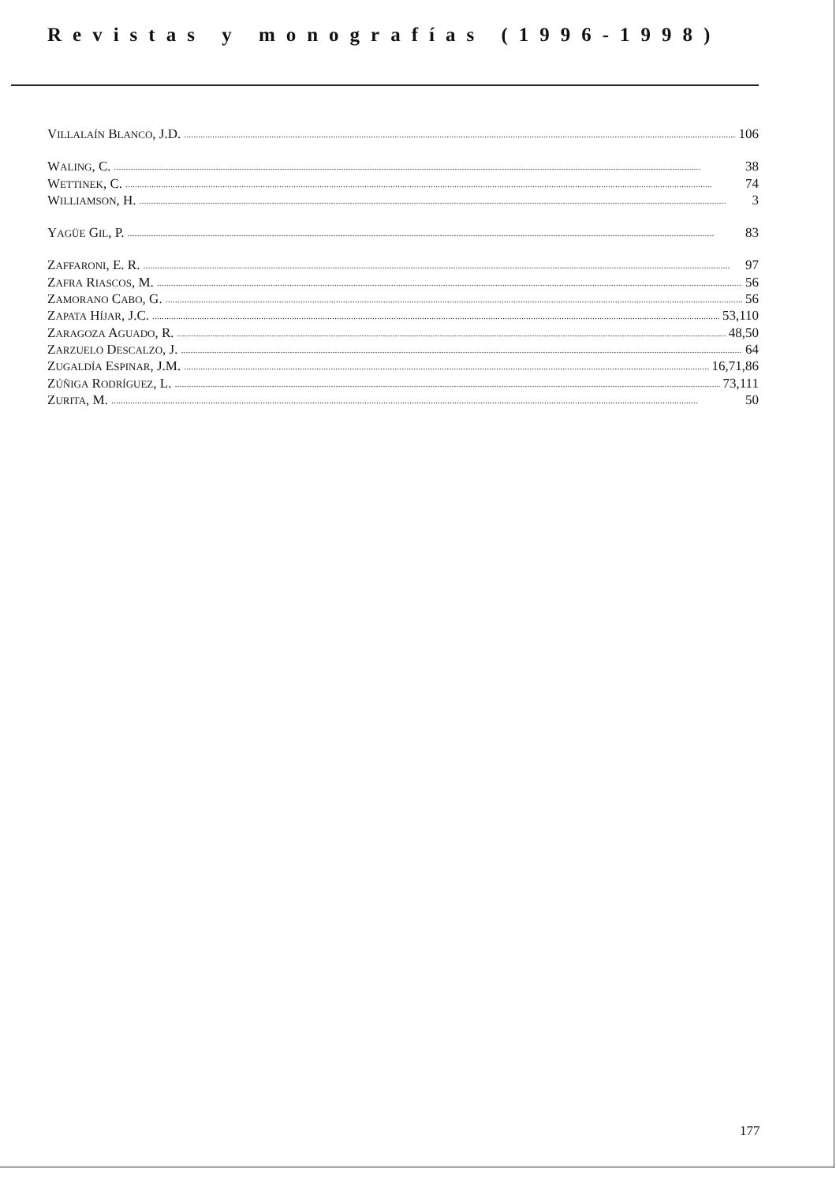Revistas y monografías (1996-1998)
VILLALAÍN BLANCO, J.D. 106
WALING, C. 38
WETTINEK, C. 74
WILLIAMSON, H. 3
YAGÜE GIL, P. 83
ZAFFARONI, E. R. 97
ZAFRA RIASCOS, M. 56
ZAMORANO CABO, G. 56
ZAPATA HÍJAR, J.C. 53,110
ZARAGOZA AGUADO, R. 48,50
ZARZUELO DESCALZO, J. 64
ZUGALDÍA ESPINAR, J.M. 16,71,86
ZÚÑIGA RODRÍGUEZ, L. 73,111
ZURITA, M. 50
177